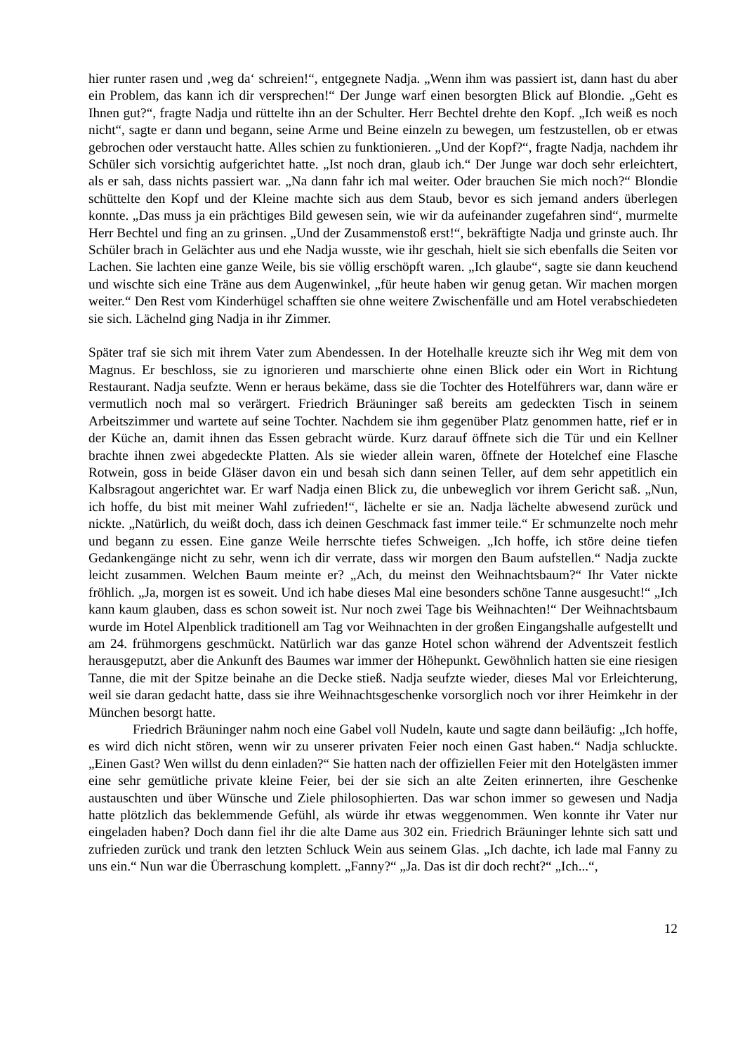hier runter rasen und ‚weg da‘ schreien!“, entgegnete Nadja. „Wenn ihm was passiert ist, dann hast du aber ein Problem, das kann ich dir versprechen!“ Der Junge warf einen besorgten Blick auf Blondie. „Geht es Ihnen gut?“, fragte Nadja und rüttelte ihn an der Schulter. Herr Bechtel drehte den Kopf. „Ich weiß es noch nicht“, sagte er dann und begann, seine Arme und Beine einzeln zu bewegen, um festzustellen, ob er etwas gebrochen oder verstaucht hatte. Alles schien zu funktionieren. „Und der Kopf?“, fragte Nadja, nachdem ihr Schüler sich vorsichtig aufgerichtet hatte. „Ist noch dran, glaub ich.“ Der Junge war doch sehr erleichtert, als er sah, dass nichts passiert war. „Na dann fahr ich mal weiter. Oder brauchen Sie mich noch?“ Blondie schüttelte den Kopf und der Kleine machte sich aus dem Staub, bevor es sich jemand anders überlegen konnte. „Das muss ja ein prächtiges Bild gewesen sein, wie wir da aufeinander zugefahren sind“, murmelte Herr Bechtel und fing an zu grinsen. „Und der Zusammenstoß erst!“, bekräftigte Nadja und grinste auch. Ihr Schüler brach in Gelächter aus und ehe Nadja wusste, wie ihr geschah, hielt sie sich ebenfalls die Seiten vor Lachen. Sie lachten eine ganze Weile, bis sie völlig erschöpft waren. „Ich glaube“, sagte sie dann keuchend und wischte sich eine Träne aus dem Augenwinkel, „für heute haben wir genug getan. Wir machen morgen weiter.“ Den Rest vom Kinderhügel schafften sie ohne weitere Zwischenfälle und am Hotel verabschiedeten sie sich. Lächelnd ging Nadja in ihr Zimmer.
Später traf sie sich mit ihrem Vater zum Abendessen. In der Hotelhalle kreuzte sich ihr Weg mit dem von Magnus. Er beschloss, sie zu ignorieren und marschierte ohne einen Blick oder ein Wort in Richtung Restaurant. Nadja seufzte. Wenn er heraus bekäme, dass sie die Tochter des Hotelführers war, dann wäre er vermutlich noch mal so verärgert. Friedrich Bräuninger saß bereits am gedeckten Tisch in seinem Arbeitszimmer und wartete auf seine Tochter. Nachdem sie ihm gegenüber Platz genommen hatte, rief er in der Küche an, damit ihnen das Essen gebracht würde. Kurz darauf öffnete sich die Tür und ein Kellner brachte ihnen zwei abgedeckte Platten. Als sie wieder allein waren, öffnete der Hotelchef eine Flasche Rotwein, goss in beide Gläser davon ein und besah sich dann seinen Teller, auf dem sehr appetitlich ein Kalbsragout angerichtet war. Er warf Nadja einen Blick zu, die unbeweglich vor ihrem Gericht saß. „Nun, ich hoffe, du bist mit meiner Wahl zufrieden!“, lächelte er sie an. Nadja lächelte abwesend zurück und nickte. „Natürlich, du weißt doch, dass ich deinen Geschmack fast immer teile.“ Er schmunzelte noch mehr und begann zu essen. Eine ganze Weile herrschte tiefes Schweigen. „Ich hoffe, ich störe deine tiefen Gedankengänge nicht zu sehr, wenn ich dir verrate, dass wir morgen den Baum aufstellen.“ Nadja zuckte leicht zusammen. Welchen Baum meinte er? „Ach, du meinst den Weihnachtsbaum?“ Ihr Vater nickte fröhlich. „Ja, morgen ist es soweit. Und ich habe dieses Mal eine besonders schöne Tanne ausgesucht!“ „Ich kann kaum glauben, dass es schon soweit ist. Nur noch zwei Tage bis Weihnachten!“ Der Weihnachtsbaum wurde im Hotel Alpenblick traditionell am Tag vor Weihnachten in der großen Eingangshalle aufgestellt und am 24. frühmorgens geschmückt. Natürlich war das ganze Hotel schon während der Adventszeit festlich herausgeputzt, aber die Ankunft des Baumes war immer der Höhepunkt. Gewöhnlich hatten sie eine riesigen Tanne, die mit der Spitze beinahe an die Decke stieß. Nadja seufzte wieder, dieses Mal vor Erleichterung, weil sie daran gedacht hatte, dass sie ihre Weihnachtsgeschenke vorsorglich noch vor ihrer Heimkehr in der München besorgt hatte.
Friedrich Bräuninger nahm noch eine Gabel voll Nudeln, kaute und sagte dann beiläufig: „Ich hoffe, es wird dich nicht stören, wenn wir zu unserer privaten Feier noch einen Gast haben.“ Nadja schluckte. „Einen Gast? Wen willst du denn einladen?“ Sie hatten nach der offiziellen Feier mit den Hotelgästen immer eine sehr gemütliche private kleine Feier, bei der sie sich an alte Zeiten erinnerten, ihre Geschenke austauschten und über Wünsche und Ziele philosophierten. Das war schon immer so gewesen und Nadja hatte plötzlich das beklemmende Gefühl, als würde ihr etwas weggenommen. Wen konnte ihr Vater nur eingeladen haben? Doch dann fiel ihr die alte Dame aus 302 ein. Friedrich Bräuninger lehnte sich satt und zufrieden zurück und trank den letzten Schluck Wein aus seinem Glas. „Ich dachte, ich lade mal Fanny zu uns ein.“ Nun war die Überraschung komplett. „Fanny?“ „Ja. Das ist dir doch recht?“ „Ich...“,
12